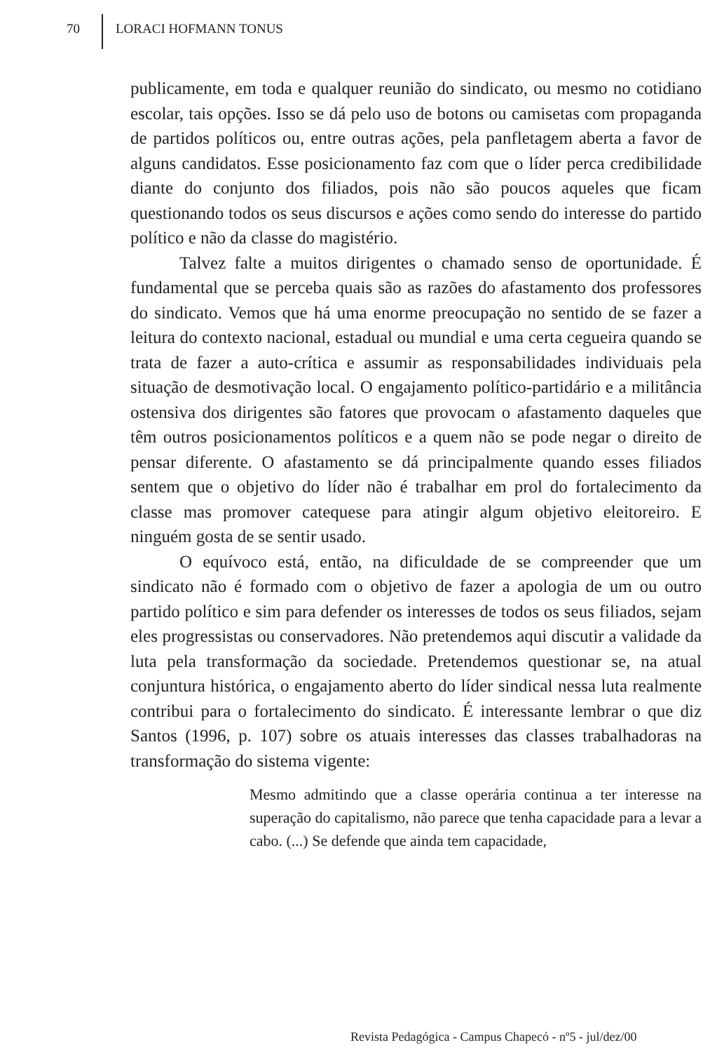70 LORACI HOFMANN TONUS
publicamente, em toda e qualquer reunião do sindicato, ou mesmo no cotidiano escolar, tais opções. Isso se dá pelo uso de botons ou camisetas com propaganda de partidos políticos ou, entre outras ações, pela panfletagem aberta a favor de alguns candidatos. Esse posicionamento faz com que o líder perca credibilidade diante do conjunto dos filiados, pois não são poucos aqueles que ficam questionando todos os seus discursos e ações como sendo do interesse do partido político e não da classe do magistério.
Talvez falte a muitos dirigentes o chamado senso de oportunidade. É fundamental que se perceba quais são as razões do afastamento dos professores do sindicato. Vemos que há uma enorme preocupação no sentido de se fazer a leitura do contexto nacional, estadual ou mundial e uma certa cegueira quando se trata de fazer a auto-crítica e assumir as responsabilidades individuais pela situação de desmotivação local. O engajamento político-partidário e a militância ostensiva dos dirigentes são fatores que provocam o afastamento daqueles que têm outros posicionamentos políticos e a quem não se pode negar o direito de pensar diferente. O afastamento se dá principalmente quando esses filiados sentem que o objetivo do líder não é trabalhar em prol do fortalecimento da classe mas promover catequese para atingir algum objetivo eleitoreiro. E ninguém gosta de se sentir usado.
O equívoco está, então, na dificuldade de se compreender que um sindicato não é formado com o objetivo de fazer a apologia de um ou outro partido político e sim para defender os interesses de todos os seus filiados, sejam eles progressistas ou conservadores. Não pretendemos aqui discutir a validade da luta pela transformação da sociedade. Pretendemos questionar se, na atual conjuntura histórica, o engajamento aberto do líder sindical nessa luta realmente contribui para o fortalecimento do sindicato. É interessante lembrar o que diz Santos (1996, p. 107) sobre os atuais interesses das classes trabalhadoras na transformação do sistema vigente:
Mesmo admitindo que a classe operária continua a ter interesse na superação do capitalismo, não parece que tenha capacidade para a levar a cabo. (...) Se defende que ainda tem capacidade,
Revista Pedagógica - Campus Chapecó - nº5 - jul/dez/00